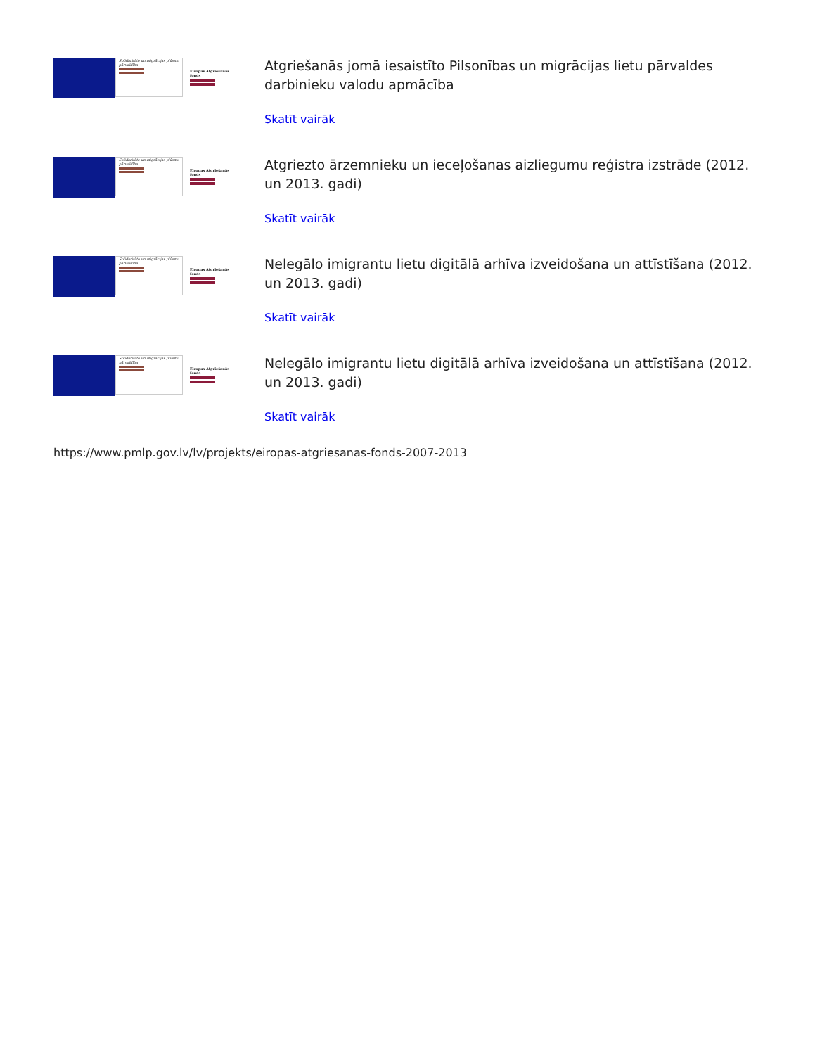Solidaritāte un migrācijas plūsmu pārvaldība
Eiropas Atgriešanās fonds
Atgriešanās jomā iesaistīto Pilsonības un migrācijas lietu pārvaldes darbinieku valodu apmācība
Skatīt vairāk
Solidaritāte un migrācijas plūsmu pārvaldība
Eiropas Atgriešanās fonds
Atgriezto ārzemnieku un ieceļošanas aizliegumu reģistra izstrāde (2012. un 2013. gadi)
Skatīt vairāk
Solidaritāte un migrācijas plūsmu pārvaldība
Eiropas Atgriešanās fonds
Nelegālo imigrantu lietu digitālā arhīva izveidošana un attīstīšana (2012. un 2013. gadi)
Skatīt vairāk
Solidaritāte un migrācijas plūsmu pārvaldība
Eiropas Atgriešanās fonds
Nelegālo imigrantu lietu digitālā arhīva izveidošana un attīstīšana (2012. un 2013. gadi)
Skatīt vairāk
https://www.pmlp.gov.lv/lv/projekts/eiropas-atgriesanas-fonds-2007-2013